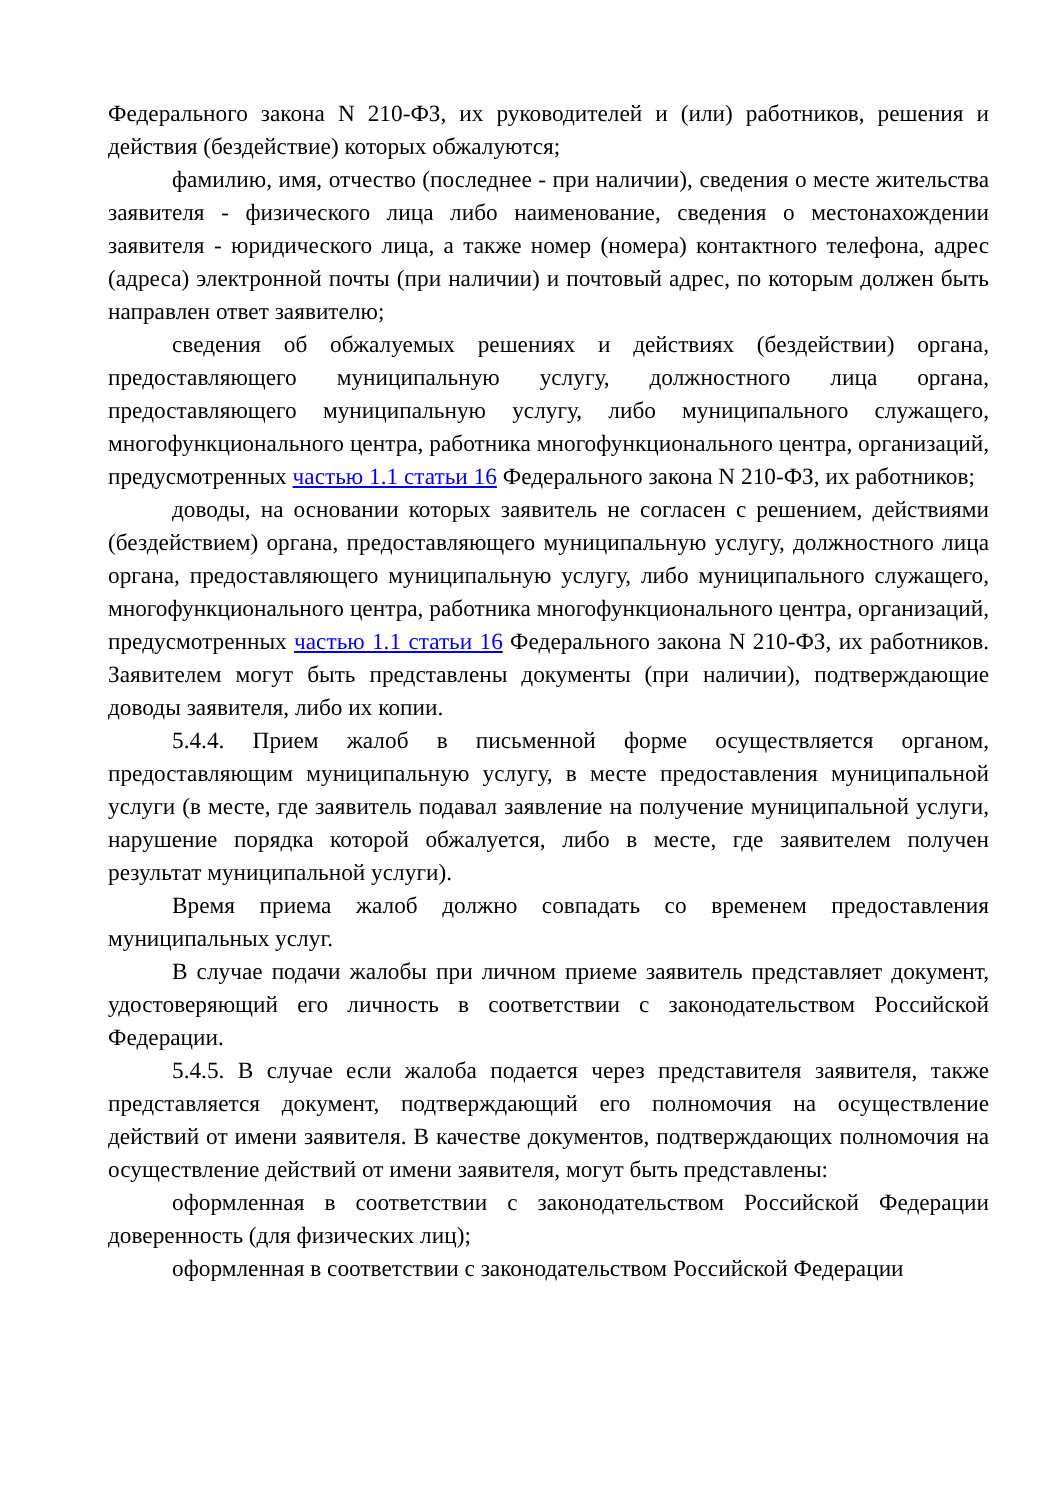Федерального закона N 210-ФЗ, их руководителей и (или) работников, решения и действия (бездействие) которых обжалуются;
фамилию, имя, отчество (последнее - при наличии), сведения о месте жительства заявителя - физического лица либо наименование, сведения о местонахождении заявителя - юридического лица, а также номер (номера) контактного телефона, адрес (адреса) электронной почты (при наличии) и почтовый адрес, по которым должен быть направлен ответ заявителю;
сведения об обжалуемых решениях и действиях (бездействии) органа, предоставляющего муниципальную услугу, должностного лица органа, предоставляющего муниципальную услугу, либо муниципального служащего, многофункционального центра, работника многофункционального центра, организаций, предусмотренных частью 1.1 статьи 16 Федерального закона N 210-ФЗ, их работников;
доводы, на основании которых заявитель не согласен с решением, действиями (бездействием) органа, предоставляющего муниципальную услугу, должностного лица органа, предоставляющего муниципальную услугу, либо муниципального служащего, многофункционального центра, работника многофункционального центра, организаций, предусмотренных частью 1.1 статьи 16 Федерального закона N 210-ФЗ, их работников. Заявителем могут быть представлены документы (при наличии), подтверждающие доводы заявителя, либо их копии.
5.4.4. Прием жалоб в письменной форме осуществляется органом, предоставляющим муниципальную услугу, в месте предоставления муниципальной услуги (в месте, где заявитель подавал заявление на получение муниципальной услуги, нарушение порядка которой обжалуется, либо в месте, где заявителем получен результат муниципальной услуги).
Время приема жалоб должно совпадать со временем предоставления муниципальных услуг.
В случае подачи жалобы при личном приеме заявитель представляет документ, удостоверяющий его личность в соответствии с законодательством Российской Федерации.
5.4.5. В случае если жалоба подается через представителя заявителя, также представляется документ, подтверждающий его полномочия на осуществление действий от имени заявителя. В качестве документов, подтверждающих полномочия на осуществление действий от имени заявителя, могут быть представлены:
оформленная в соответствии с законодательством Российской Федерации доверенность (для физических лиц);
оформленная в соответствии с законодательством Российской Федерации